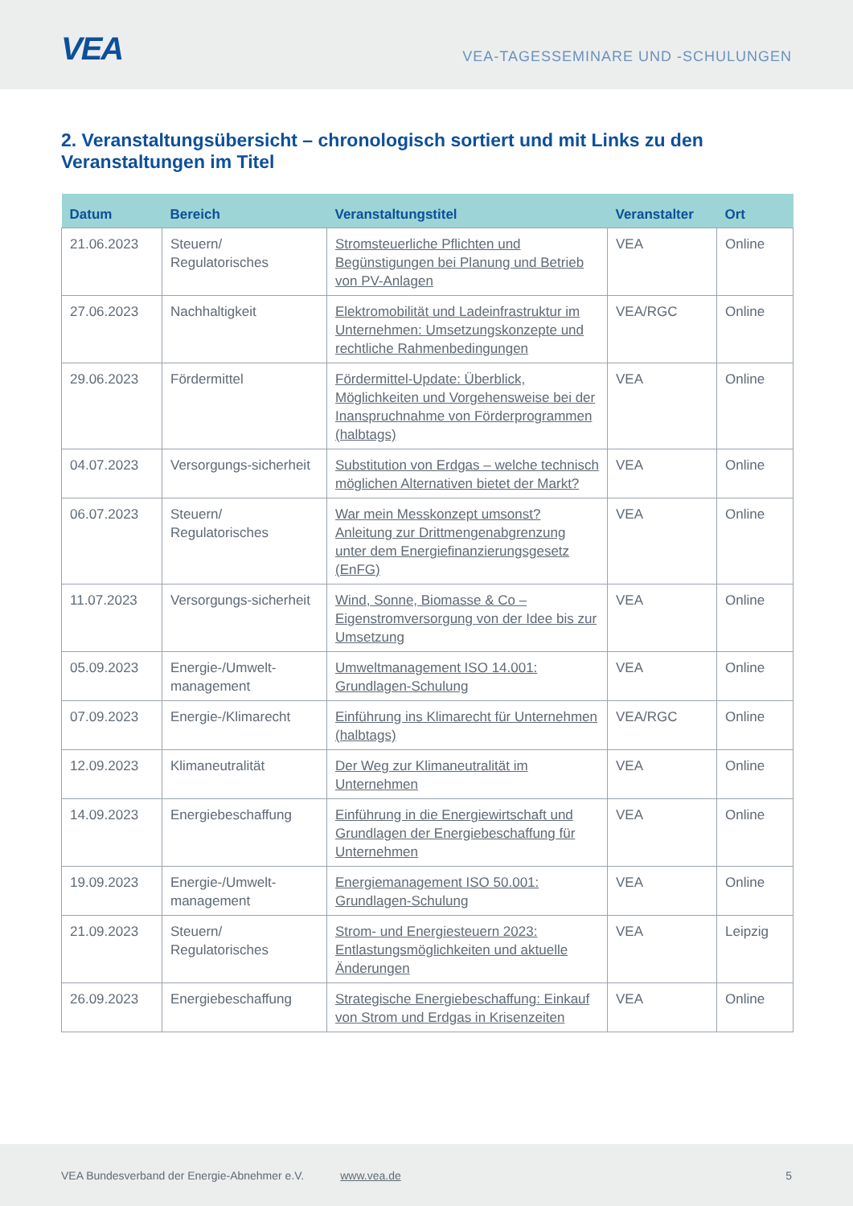VEA
VEA-TAGESSEMINARE UND -SCHULUNGEN
2. Veranstaltungsübersicht – chronologisch sortiert und mit Links zu den Veranstaltungen im Titel
| Datum | Bereich | Veranstaltungstitel | Veranstalter | Ort |
| --- | --- | --- | --- | --- |
| 21.06.2023 | Steuern/ Regulatorisches | Stromsteuerliche Pflichten und Begünstigungen bei Planung und Betrieb von PV-Anlagen | VEA | Online |
| 27.06.2023 | Nachhaltigkeit | Elektromobilität und Ladeinfrastruktur im Unternehmen: Umsetzungskonzepte und rechtliche Rahmenbedingungen | VEA/RGC | Online |
| 29.06.2023 | Fördermittel | Fördermittel-Update: Überblick, Möglichkeiten und Vorgehensweise bei der Inanspruchnahme von Förderprogrammen (halbtags) | VEA | Online |
| 04.07.2023 | Versorgungs-sicherheit | Substitution von Erdgas – welche technisch möglichen Alternativen bietet der Markt? | VEA | Online |
| 06.07.2023 | Steuern/ Regulatorisches | War mein Messkonzept umsonst? Anleitung zur Drittmengenabgrenzung unter dem Energiefinanzierungsgesetz (EnFG) | VEA | Online |
| 11.07.2023 | Versorgungs-sicherheit | Wind, Sonne, Biomasse & Co – Eigenstromversorgung von der Idee bis zur Umsetzung | VEA | Online |
| 05.09.2023 | Energie-/Umwelt-management | Umweltmanagement ISO 14.001: Grundlagen-Schulung | VEA | Online |
| 07.09.2023 | Energie-/Klimarecht | Einführung ins Klimarecht für Unternehmen (halbtags) | VEA/RGC | Online |
| 12.09.2023 | Klimaneutralität | Der Weg zur Klimaneutralität im Unternehmen | VEA | Online |
| 14.09.2023 | Energiebeschaffung | Einführung in die Energiewirtschaft und Grundlagen der Energiebeschaffung für Unternehmen | VEA | Online |
| 19.09.2023 | Energie-/Umwelt-management | Energiemanagement ISO 50.001: Grundlagen-Schulung | VEA | Online |
| 21.09.2023 | Steuern/ Regulatorisches | Strom- und Energiesteuern 2023: Entlastungsmöglichkeiten und aktuelle Änderungen | VEA | Leipzig |
| 26.09.2023 | Energiebeschaffung | Strategische Energiebeschaffung: Einkauf von Strom und Erdgas in Krisenzeiten | VEA | Online |
VEA Bundesverband der Energie-Abnehmer e.V. www.vea.de 5